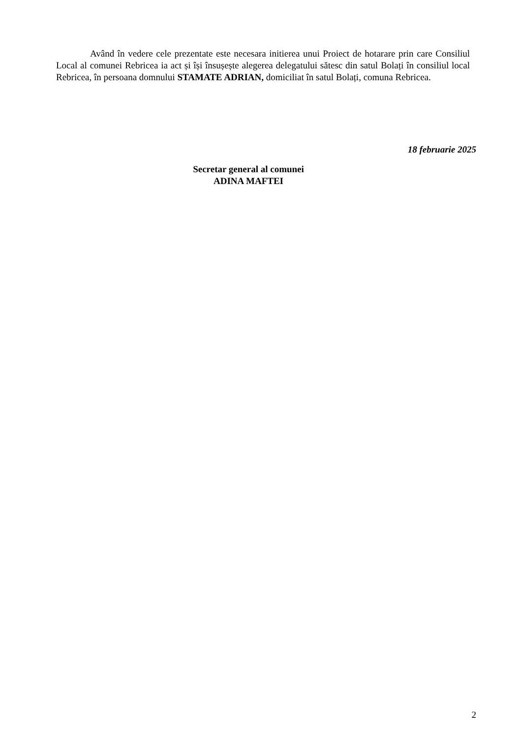Având în vedere cele prezentate este necesara initierea unui Proiect de hotarare prin care Consiliul Local al comunei Rebricea ia act și își însușește alegerea delegatului sătesc din satul Bolați în consiliul local Rebricea, în persoana domnului STAMATE ADRIAN, domiciliat în satul Bolați, comuna Rebricea.
18 februarie 2025
Secretar general al comunei
ADINA MAFTEI
2